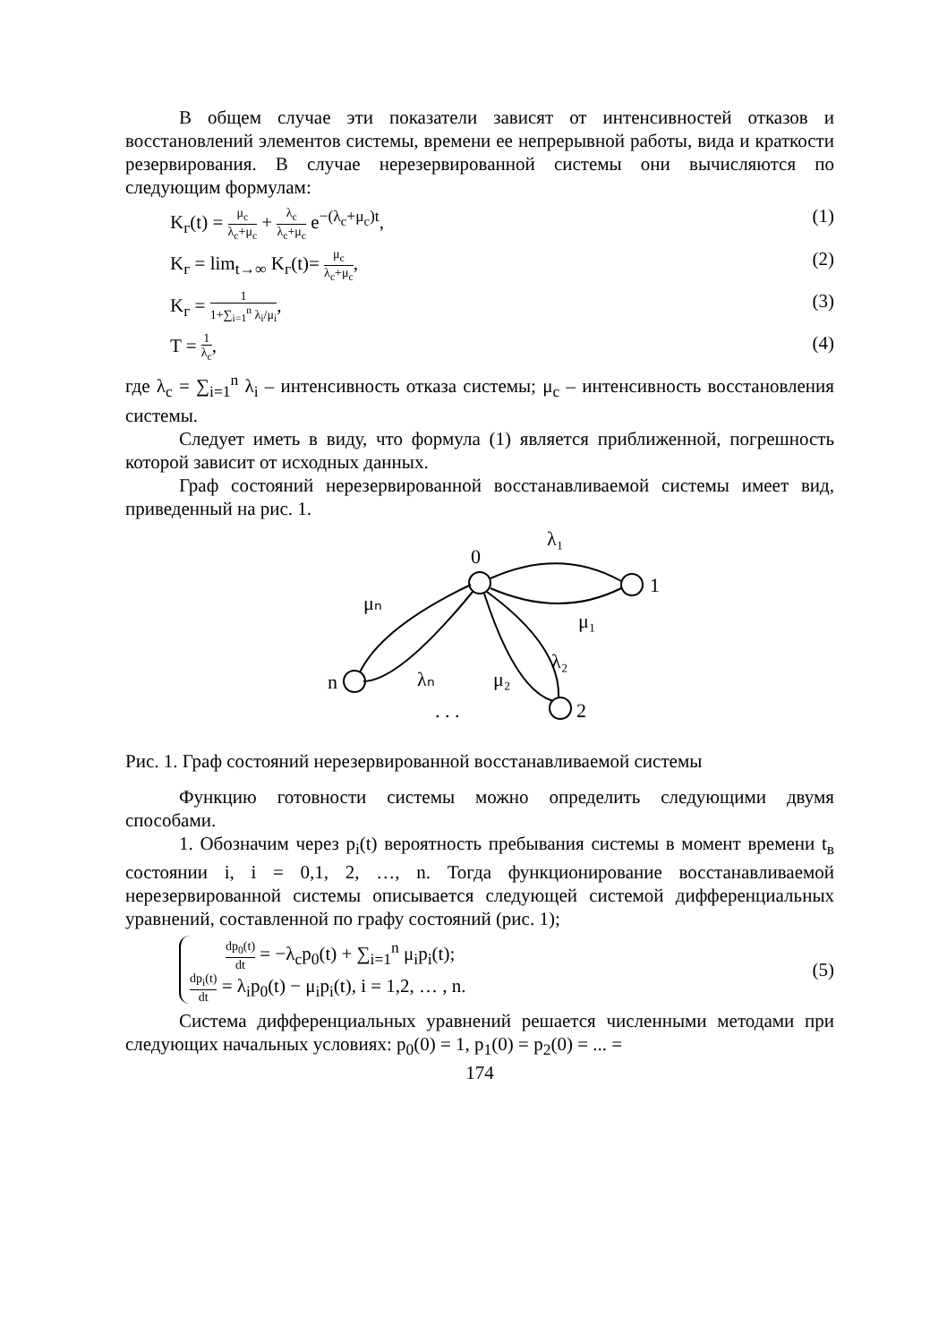В общем случае эти показатели зависят от интенсивностей отказов и восстановлений элементов системы, времени ее непрерывной работы, вида и краткости резервирования. В случае нерезервированной системы они вычисляются по следующим формулам:
K<sub>г</sub>(t) = μ<sub>c</sub> λ<sub>c</sub>+μ<sub>c</sub> + λ<sub>c</sub> λ<sub>c</sub>+μ<sub>c</sub> e<sup>−(λ<sub>c</sub>+μ<sub>c</sub>)t</sup>, (1)
K<sub>г</sub> = lim<sub>t→∞</sub> K<sub>г</sub>(t)= μ<sub>c</sub> λ<sub>c</sub>+μ<sub>c</sub>, (2)
K<sub>г</sub> = 1 1+∑<sub>i=1</sub><sup>n</sup> λ<sub>i</sub>/μ<sub>i</sub>, (3)
T = 1 λ<sub>c</sub>, (4)
где λ<sub>c</sub> = ∑<sub>i=1</sub><sup>n</sup> λ<sub>i</sub> – интенсивность отказа системы; μ<sub>c</sub> – интенсивность восстановления системы.
Следует иметь в виду, что формула (1) является приближенной, погрешность которой зависит от исходных данных.
Граф состояний нерезервированной восстанавливаемой системы имеет вид, приведенный на рис. 1.
0
1
n
2
λ₁
μ₁
λ₂
μ₂
μₙ
λₙ
. . .
Рис. 1. Граф состояний нерезервированной восстанавливаемой системы
Функцию готовности системы можно определить следующими двумя способами.
1. Обозначим через p<sub>i</sub>(t) вероятность пребывания системы в момент времени t<sub>в</sub> состоянии i, i = 0,1, 2, …, n. Тогда функционирование восстанавливаемой нерезервированной системы описывается следующей системой дифференциальных уравнений, составленной по графу состояний (рис. 1);
dp<sub>0</sub>(t) dt = −λ<sub>c</sub>p<sub>0</sub>(t) + ∑<sub>i=1</sub><sup>n</sup> μ<sub>i</sub>p<sub>i</sub>(t);
dp<sub>i</sub>(t) dt = λ<sub>i</sub>p<sub>0</sub>(t) − μ<sub>i</sub>p<sub>i</sub>(t), i = 1,2, … , n. (5)
Система дифференциальных уравнений решается численными методами при следующих начальных условиях: p<sub>0</sub>(0) = 1, p<sub>1</sub>(0) = p<sub>2</sub>(0) = ... =
174